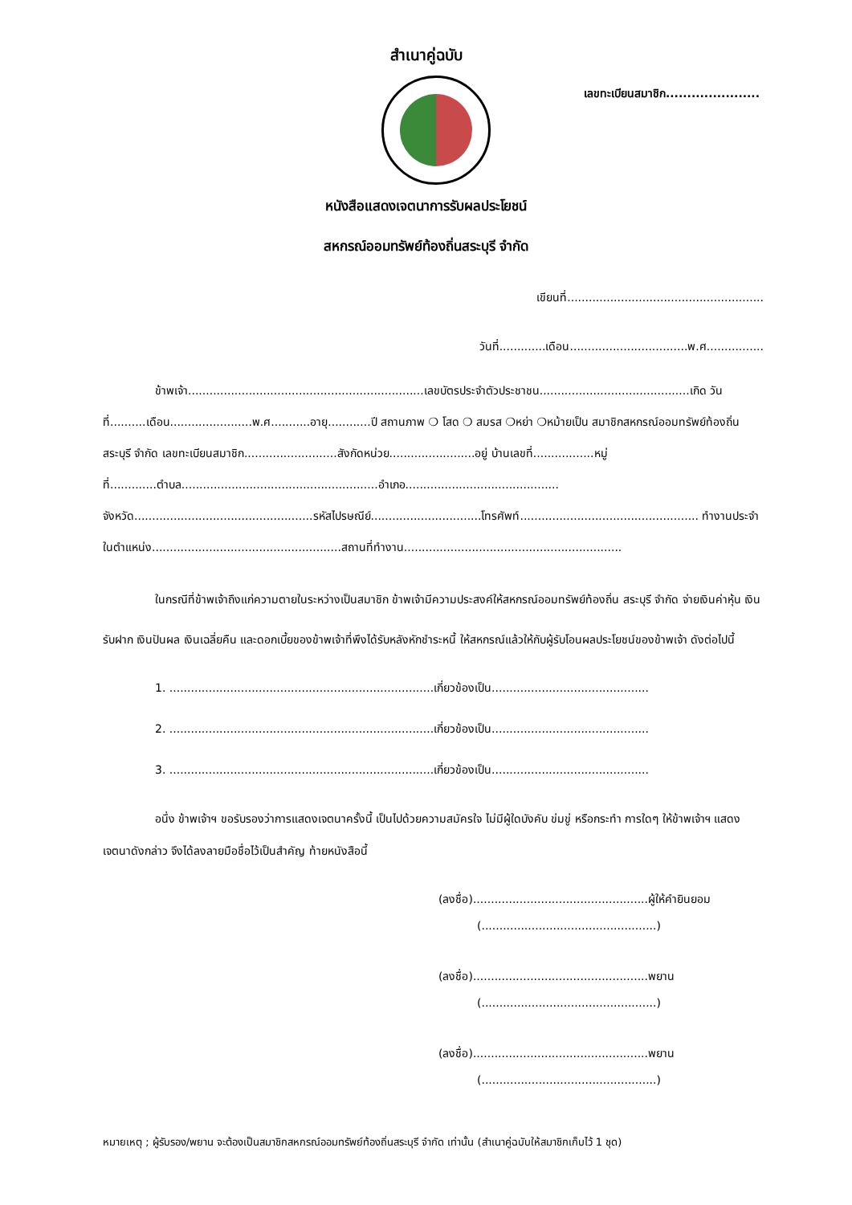สำเนาคู่ฉบับ
เลขทะเบียนสมาชิก......................
หนังสือแสดงเจตนาการรับผลประโยชน์
สหกรณ์ออมทรัพย์ท้องถิ่นสระบุรี จำกัด
เขียนที่.......................................................
วันที่.............เดือน.................................พ.ศ................
ข้าพเจ้า..................................................................เลขบัตรประจำตัวประชาชน..........................................เกิด วันที่..........เดือน.......................พ.ศ...........อายุ............ปี สถานภาพ ❍ โสด ❍ สมรส ❍หย่า ❍หม้ายเป็น สมาชิกสหกรณ์ออมทรัพย์ท้องถิ่นสระบุรี จำกัด เลขทะเบียนสมาชิก..........................สังกัดหน่วย........................อยู่ บ้านเลขที่.................หมู่ที่.............ตำบล.......................................................อำเภอ........................................... จังหวัด..................................................รหัสไปรษณีย์...............................โทรศัพท์.................................................. ทำงานประจำในตำแหน่ง.....................................................สถานที่ทำงาน.............................................................
ในกรณีที่ข้าพเจ้าถึงแก่ความตายในระหว่างเป็นสมาชิก ข้าพเจ้ามีความประสงค์ให้สหกรณ์ออมทรัพย์ท้องถิ่น สระบุรี จำกัด จ่ายเงินค่าหุ้น เงินรับฝาก เงินปันผล เงินเฉลี่ยคืน และดอกเบี้ยของข้าพเจ้าที่พึงได้รับหลังหักชำระหนี้ ให้สหกรณ์แล้วให้กับผู้รับโอนผลประโยชน์ของข้าพเจ้า ดังต่อไปนี้
1. ..........................................................................เกี่ยวข้องเป็น............................................
2. ..........................................................................เกี่ยวข้องเป็น............................................
3. ..........................................................................เกี่ยวข้องเป็น............................................
อนึ่ง ข้าพเจ้าฯ ขอรับรองว่าการแสดงเจตนาครั้งนี้ เป็นไปด้วยความสมัครใจ ไม่มีผู้ใดบังคับ ข่มขู่ หรือกระทำ การใดๆ ให้ข้าพเจ้าฯ แสดงเจตนาดังกล่าว จึงได้ลงลายมือชื่อไว้เป็นสำคัญ ท้ายหนังสือนี้
(ลงชื่อ).................................................ผู้ให้คำยินยอม
(.................................................)
(ลงชื่อ).................................................พยาน
(.................................................)
(ลงชื่อ).................................................พยาน
(.................................................)
หมายเหตุ ; ผู้รับรอง/พยาน จะต้องเป็นสมาชิกสหกรณ์ออมทรัพย์ท้องถิ่นสระบุรี จำกัด เท่านั้น (สำเนาคู่ฉบับให้สมาชิกเก็บไว้ 1 ชุด)